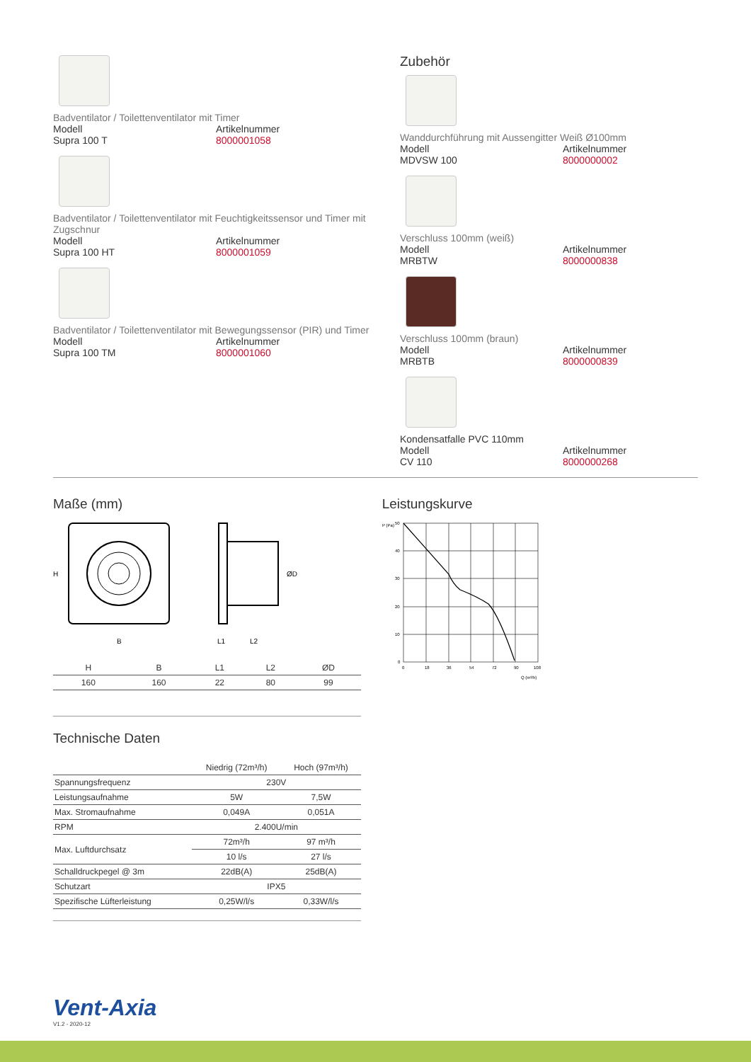Badventilator / Toilettenventilator mit Timer
Modell Artikelnummer
Supra 100 T 8000001058
Badventilator / Toilettenventilator mit Feuchtigkeitssensor und Timer mit Zugschnur
Modell Artikelnummer
Supra 100 HT 8000001059
Badventilator / Toilettenventilator mit Bewegungssensor (PIR) und Timer
Modell Artikelnummer
Supra 100 TM 8000001060
Zubehör
Wanddurchführung mit Aussengitter Weiß Ø100mm
Modell Artikelnummer
MDVSW 100 8000000002
Verschluss 100mm (weiß)
Modell Artikelnummer
MRBTW 8000000838
Verschluss 100mm (braun)
Modell Artikelnummer
MRBTB 8000000839
Kondensatfalle PVC 110mm
Modell Artikelnummer
CV 110 8000000268
Maße (mm)
H
B
ØD
L1
L2
| H | B | L1 | L2 | ØD |
| --- | --- | --- | --- | --- |
| 160 | 160 | 22 | 80 | 99 |
Technische Daten
| | Niedrig (72m³/h) | Hoch (97m³/h) |
| --- | --- | --- |
| Spannungsfrequenz | 230V | |
| Leistungsaufnahme | 5W | 7,5W |
| Max. Stromaufnahme | 0,049A | 0,051A |
| RPM | 2.400U/min | |
| Max. Luftdurchsatz | 72m³/h | 97 m³/h |
| | 10 l/s | 27 l/s |
| Schalldruckpegel @ 3m | 22dB(A) | 25dB(A) |
| Schutzart | IPX5 | |
| Spezifische Lüfterleistung | 0,25W/l/s | 0,33W/l/s |
Leistungskurve
P (Pa)
50
40
30
20
10
0
0
18
36
54
72
90
108
Q (m³/h)
Vent-Axia
V1.2 - 2020-12